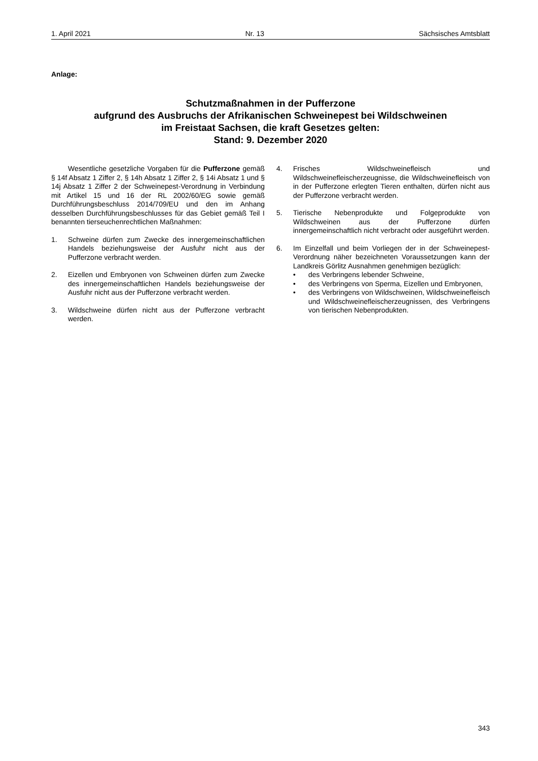1. April 2021 Nr. 13 Sächsisches Amtsblatt
Anlage:
Schutzmaßnahmen in der Pufferzone
aufgrund des Ausbruchs der Afrikanischen Schweinepest bei Wildschweinen
im Freistaat Sachsen, die kraft Gesetzes gelten:
Stand: 9. Dezember 2020
Wesentliche gesetzliche Vorgaben für die Pufferzone gemäß § 14f Absatz 1 Ziffer 2, § 14h Absatz 1 Ziffer 2, § 14i Absatz 1 und § 14j Absatz 1 Ziffer 2 der Schweinepest-Verordnung in Verbindung mit Artikel 15 und 16 der RL 2002/60/EG sowie gemäß Durchführungsbeschluss 2014/709/EU und den im Anhang desselben Durchführungsbeschlusses für das Gebiet gemäß Teil I benannten tierseuchenrechtlichen Maßnahmen:
1. Schweine dürfen zum Zwecke des innergemeinschaftlichen Handels beziehungsweise der Ausfuhr nicht aus der Pufferzone verbracht werden.
2. Eizellen und Embryonen von Schweinen dürfen zum Zwecke des innergemeinschaftlichen Handels beziehungsweise der Ausfuhr nicht aus der Pufferzone verbracht werden.
3. Wildschweine dürfen nicht aus der Pufferzone verbracht werden.
4. Frisches Wildschweinefleisch und Wildschweinefleischerzeugnisse, die Wildschweinefleisch von in der Pufferzone erlegten Tieren enthalten, dürfen nicht aus der Pufferzone verbracht werden.
5. Tierische Nebenprodukte und Folgeprodukte von Wildschweinen aus der Pufferzone dürfen innergemeinschaftlich nicht verbracht oder ausgeführt werden.
6. Im Einzelfall und beim Vorliegen der in der Schweinepest-Verordnung näher bezeichneten Voraussetzungen kann der Landkreis Görlitz Ausnahmen genehmigen bezüglich:
• des Verbringens lebender Schweine,
• des Verbringens von Sperma, Eizellen und Embryonen,
• des Verbringens von Wildschweinen, Wildschweinefleisch und Wildschweinefleischerzeugnissen, des Verbringens von tierischen Nebenprodukten.
343